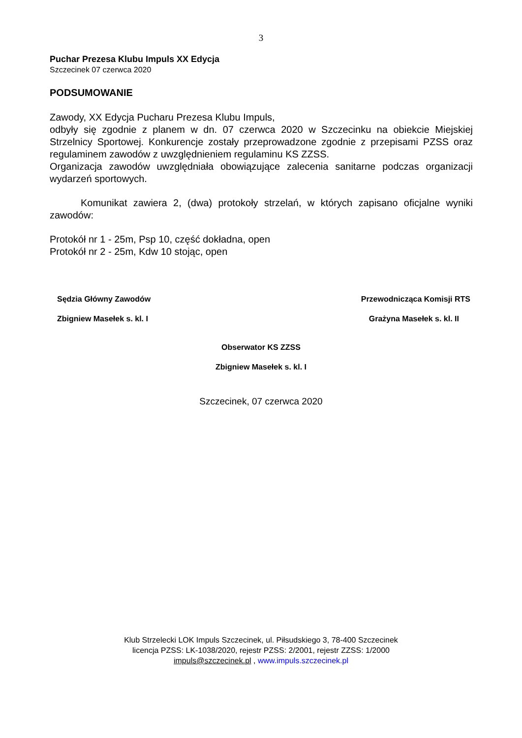3
Puchar Prezesa Klubu Impuls XX Edycja
Szczecinek 07 czerwca 2020
PODSUMOWANIE
Zawody, XX Edycja Pucharu Prezesa Klubu Impuls,
odbyły się zgodnie z planem w dn. 07 czerwca 2020 w Szczecinku na obiekcie Miejskiej Strzelnicy Sportowej. Konkurencje zostały przeprowadzone zgodnie z przepisami PZSS oraz regulaminem zawodów z uwzględnieniem regulaminu KS ZZSS.
Organizacja zawodów uwzględniała obowiązujące zalecenia sanitarne podczas organizacji wydarzeń sportowych.
Komunikat zawiera 2, (dwa) protokoły strzelań, w których zapisano oficjalne wyniki zawodów:
Protokół nr 1 - 25m, Psp 10, część dokładna, open
Protokół nr 2 - 25m, Kdw 10 stojąc, open
Sędzia Główny Zawodów Przewodnicząca Komisji RTS
Zbigniew Masełek s. kl. I Grażyna Masełek s. kl. II
Obserwator KS ZZSS
Zbigniew Masełek s. kl. I
Szczecinek, 07 czerwca 2020
Klub Strzelecki LOK Impuls Szczecinek, ul. Piłsudskiego 3, 78-400 Szczecinek
licencja PZSS: LK-1038/2020, rejestr PZSS: 2/2001, rejestr ZZSS: 1/2000
impuls@szczecinek.pl , www.impuls.szczecinek.pl